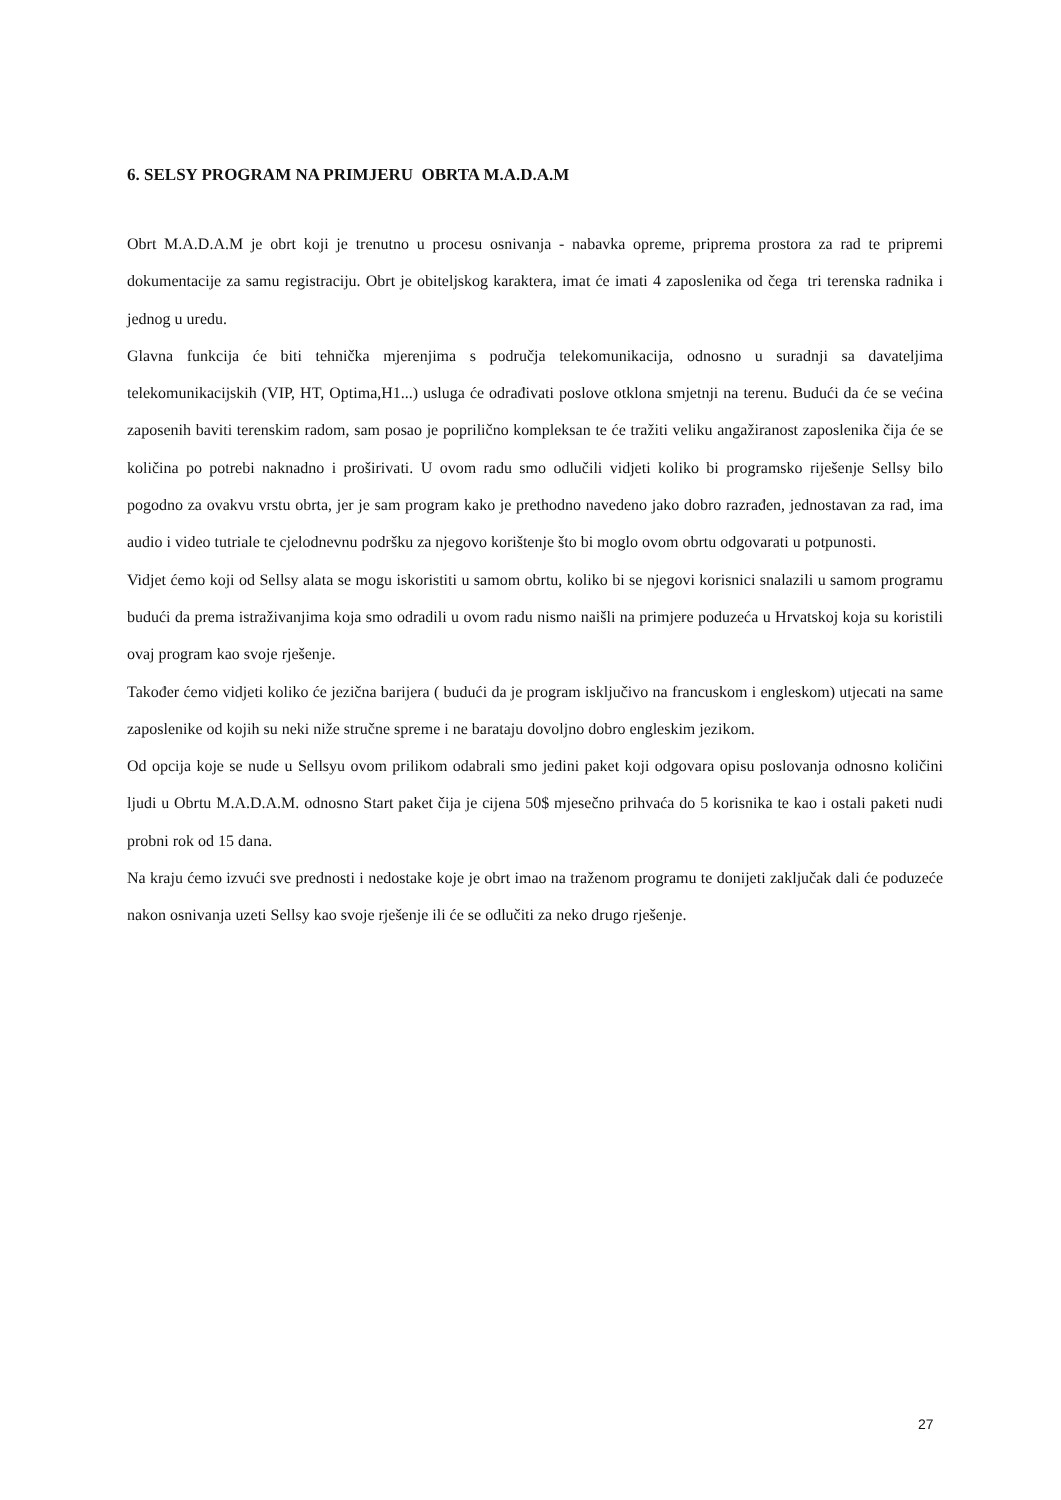6. SELSY PROGRAM NA PRIMJERU OBRTA M.A.D.A.M
Obrt M.A.D.A.M je obrt koji je trenutno u procesu osnivanja - nabavka opreme, priprema prostora za rad te pripremi dokumentacije za samu registraciju. Obrt je obiteljskog karaktera, imat će imati 4 zaposlenika od čega tri terenska radnika i jednog u uredu.
Glavna funkcija će biti tehnička mjerenjima s područja telekomunikacija, odnosno u suradnji sa davateljima telekomunikacijskih (VIP, HT, Optima,H1...) usluga će odrađivati poslove otklona smjetnji na terenu. Budući da će se većina zaposenih baviti terenskim radom, sam posao je poprilično kompleksan te će tražiti veliku angažiranost zaposlenika čija će se količina po potrebi naknadno i proširivati. U ovom radu smo odlučili vidjeti koliko bi programsko riješenje Sellsy bilo pogodno za ovakvu vrstu obrta, jer je sam program kako je prethodno navedeno jako dobro razrađen, jednostavan za rad, ima audio i video tutriale te cjelodnevnu podršku za njegovo korištenje što bi moglo ovom obrtu odgovarati u potpunosti.
Vidjet ćemo koji od Sellsy alata se mogu iskoristiti u samom obrtu, koliko bi se njegovi korisnici snalazili u samom programu budući da prema istraživanjima koja smo odradili u ovom radu nismo naišli na primjere poduzeća u Hrvatskoj koja su koristili ovaj program kao svoje rješenje.
Također ćemo vidjeti koliko će jezična barijera ( budući da je program isključivo na francuskom i engleskom) utjecati na same zaposlenike od kojih su neki niže stručne spreme i ne barataju dovoljno dobro engleskim jezikom.
Od opcija koje se nude u Sellsyu ovom prilikom odabrali smo jedini paket koji odgovara opisu poslovanja odnosno količini ljudi u Obrtu M.A.D.A.M. odnosno Start paket čija je cijena 50$ mjesečno prihvaća do 5 korisnika te kao i ostali paketi nudi probni rok od 15 dana.
Na kraju ćemo izvući sve prednosti i nedostake koje je obrt imao na traženom programu te donijeti zaključak dali će poduzeće nakon osnivanja uzeti Sellsy kao svoje rješenje ili će se odlučiti za neko drugo rješenje.
27